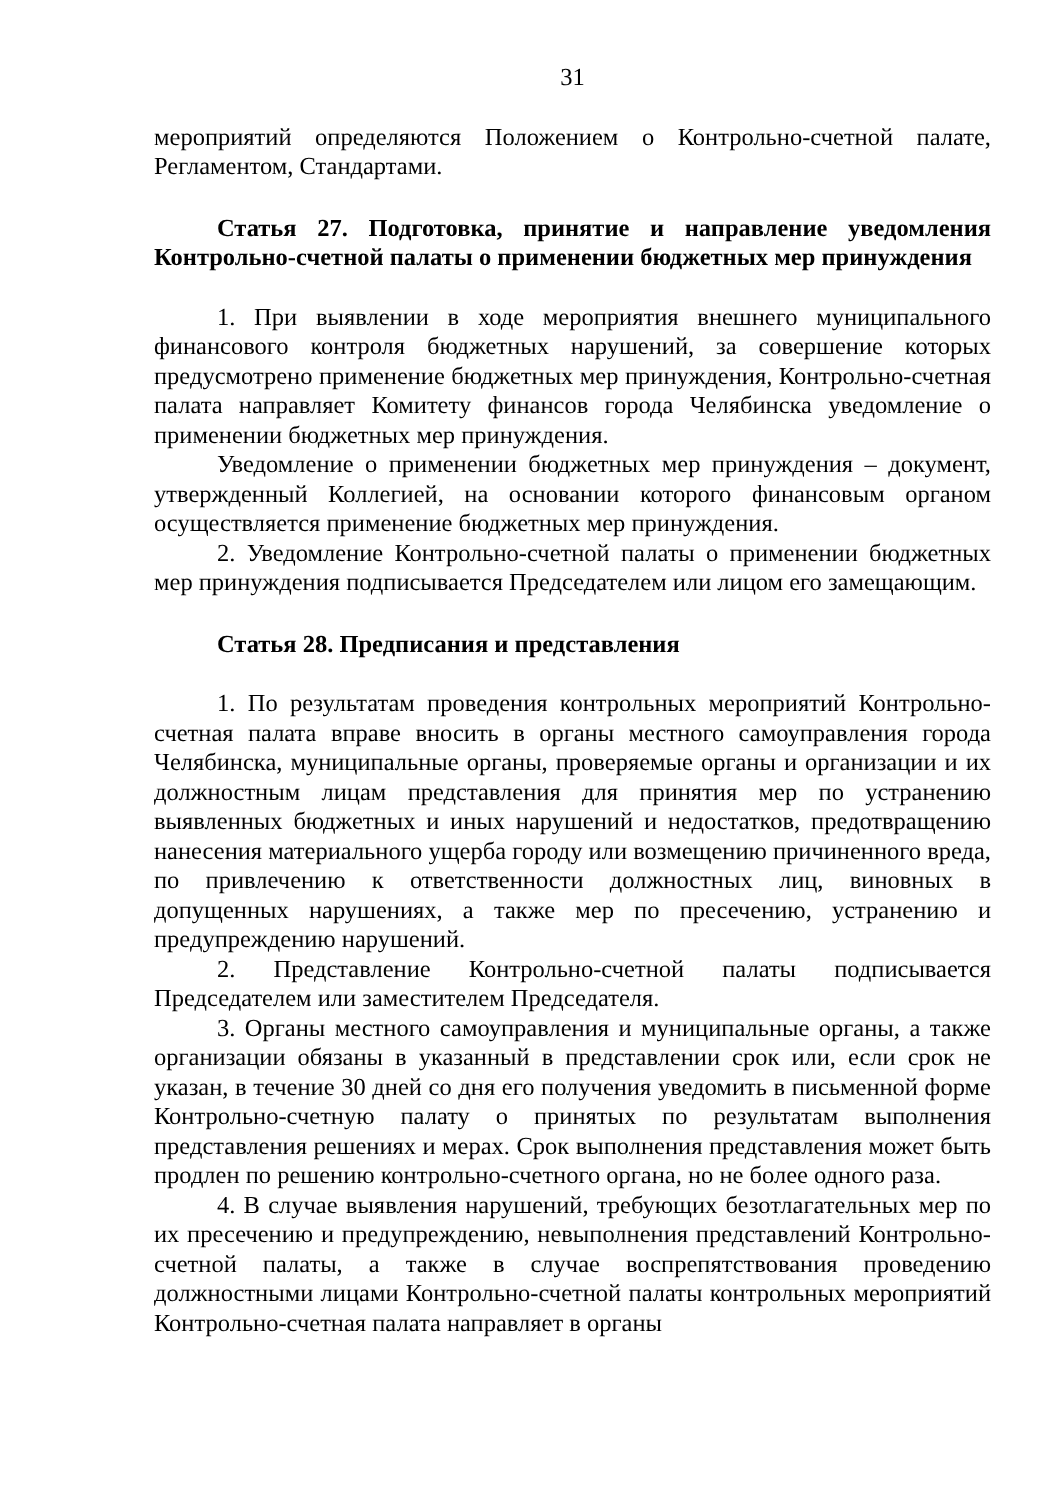31
мероприятий определяются Положением о Контрольно-счетной палате, Регламентом, Стандартами.
Статья 27. Подготовка, принятие и направление уведомления Контрольно-счетной палаты о применении бюджетных мер принуждения
1. При выявлении в ходе мероприятия внешнего муниципального финансового контроля бюджетных нарушений, за совершение которых предусмотрено применение бюджетных мер принуждения, Контрольно-счетная палата направляет Комитету финансов города Челябинска уведомление о применении бюджетных мер принуждения.
Уведомление о применении бюджетных мер принуждения – документ, утвержденный Коллегией, на основании которого финансовым органом осуществляется применение бюджетных мер принуждения.
2. Уведомление Контрольно-счетной палаты о применении бюджетных мер принуждения подписывается Председателем или лицом его замещающим.
Статья 28. Предписания и представления
1. По результатам проведения контрольных мероприятий Контрольно-счетная палата вправе вносить в органы местного самоуправления города Челябинска, муниципальные органы, проверяемые органы и организации и их должностным лицам представления для принятия мер по устранению выявленных бюджетных и иных нарушений и недостатков, предотвращению нанесения материального ущерба городу или возмещению причиненного вреда, по привлечению к ответственности должностных лиц, виновных в допущенных нарушениях, а также мер по пресечению, устранению и предупреждению нарушений.
2. Представление Контрольно-счетной палаты подписывается Председателем или заместителем Председателя.
3. Органы местного самоуправления и муниципальные органы, а также организации обязаны в указанный в представлении срок или, если срок не указан, в течение 30 дней со дня его получения уведомить в письменной форме Контрольно-счетную палату о принятых по результатам выполнения представления решениях и мерах. Срок выполнения представления может быть продлен по решению контрольно-счетного органа, но не более одного раза.
4. В случае выявления нарушений, требующих безотлагательных мер по их пресечению и предупреждению, невыполнения представлений Контрольно-счетной палаты, а также в случае воспрепятствования проведению должностными лицами Контрольно-счетной палаты контрольных мероприятий Контрольно-счетная палата направляет в органы